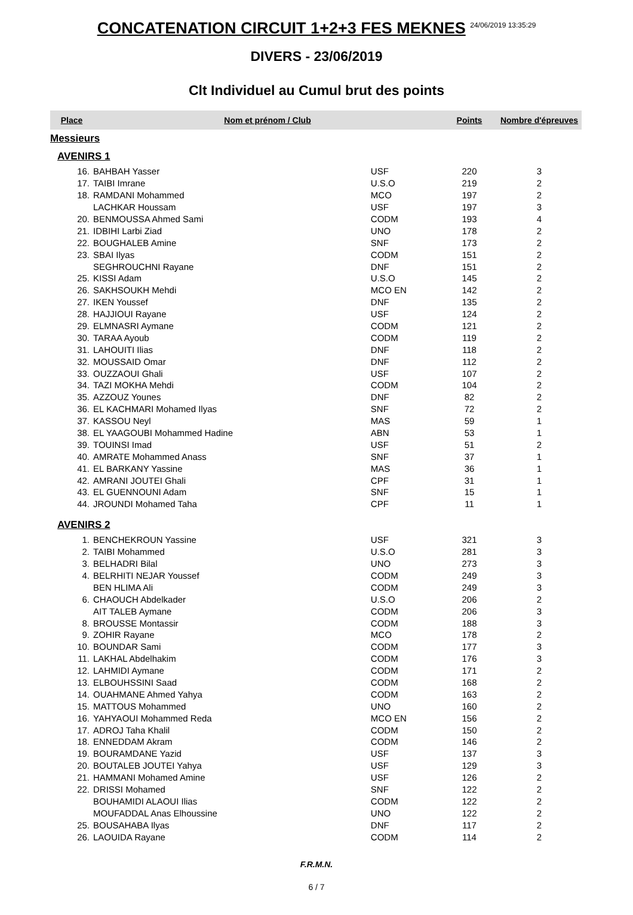CONCATENATION CIRCUIT 1+2+3 FES MEKNES <sup>24/06/2019 13:35:29</sup>
DIVERS - 23/06/2019
Clt Individuel au Cumul brut des points
| Place | Nom et prénom / Club | | | Points | Nombre d'épreuves |
| --- | --- | --- | --- | --- | --- |
| Messieurs | | | | | |
| AVENIRS 1 | | | | | |
| 16. | BAHBAH Yasser | USF | | 220 | 3 |
| 17. | TAIBI Imrane | U.S.O | | 219 | 2 |
| 18. | RAMDANI Mohammed | MCO | | 197 | 2 |
| | LACHKAR Houssam | USF | | 197 | 3 |
| 20. | BENMOUSSA Ahmed Sami | CODM | | 193 | 4 |
| 21. | IDBIHI Larbi Ziad | UNO | | 178 | 2 |
| 22. | BOUGHALEB Amine | SNF | | 173 | 2 |
| 23. | SBAI Ilyas | CODM | | 151 | 2 |
| | SEGHROUCHNI Rayane | DNF | | 151 | 2 |
| 25. | KISSI Adam | U.S.O | | 145 | 2 |
| 26. | SAKHSOUKH Mehdi | MCO EN | | 142 | 2 |
| 27. | IKEN Youssef | DNF | | 135 | 2 |
| 28. | HAJJIOUI Rayane | USF | | 124 | 2 |
| 29. | ELMNASRI Aymane | CODM | | 121 | 2 |
| 30. | TARAA Ayoub | CODM | | 119 | 2 |
| 31. | LAHOUITI Ilias | DNF | | 118 | 2 |
| 32. | MOUSSAID Omar | DNF | | 112 | 2 |
| 33. | OUZZAOUI Ghali | USF | | 107 | 2 |
| 34. | TAZI MOKHA Mehdi | CODM | | 104 | 2 |
| 35. | AZZOUZ Younes | DNF | | 82 | 2 |
| 36. | EL KACHMARI Mohamed Ilyas | SNF | | 72 | 2 |
| 37. | KASSOU Neyl | MAS | | 59 | 1 |
| 38. | EL YAAGOUBI Mohammed Hadine | ABN | | 53 | 1 |
| 39. | TOUINSI Imad | USF | | 51 | 2 |
| 40. | AMRATE Mohammed Anass | SNF | | 37 | 1 |
| 41. | EL BARKANY Yassine | MAS | | 36 | 1 |
| 42. | AMRANI JOUTEI Ghali | CPF | | 31 | 1 |
| 43. | EL GUENNOUNI Adam | SNF | | 15 | 1 |
| 44. | JROUNDI Mohamed Taha | CPF | | 11 | 1 |
| AVENIRS 2 | | | | | |
| 1. | BENCHEKROUN Yassine | USF | | 321 | 3 |
| 2. | TAIBI Mohammed | U.S.O | | 281 | 3 |
| 3. | BELHADRI Bilal | UNO | | 273 | 3 |
| 4. | BELRHITI NEJAR Youssef | CODM | | 249 | 3 |
| | BEN HLIMA Ali | CODM | | 249 | 3 |
| 6. | CHAOUCH Abdelkader | U.S.O | | 206 | 2 |
| | AIT TALEB Aymane | CODM | | 206 | 3 |
| 8. | BROUSSE Montassir | CODM | | 188 | 3 |
| 9. | ZOHIR Rayane | MCO | | 178 | 2 |
| 10. | BOUNDAR Sami | CODM | | 177 | 3 |
| 11. | LAKHAL Abdelhakim | CODM | | 176 | 3 |
| 12. | LAHMIDI Aymane | CODM | | 171 | 2 |
| 13. | ELBOUHSSINI Saad | CODM | | 168 | 2 |
| 14. | OUAHMANE Ahmed Yahya | CODM | | 163 | 2 |
| 15. | MATTOUS Mohammed | UNO | | 160 | 2 |
| 16. | YAHYAOUI Mohammed Reda | MCO EN | | 156 | 2 |
| 17. | ADROJ Taha Khalil | CODM | | 150 | 2 |
| 18. | ENNEDDAM Akram | CODM | | 146 | 2 |
| 19. | BOURAMDANE Yazid | USF | | 137 | 3 |
| 20. | BOUTALEB JOUTEI Yahya | USF | | 129 | 3 |
| 21. | HAMMANI Mohamed Amine | USF | | 126 | 2 |
| 22. | DRISSI Mohamed | SNF | | 122 | 2 |
| | BOUHAMIDI ALAOUI Ilias | CODM | | 122 | 2 |
| | MOUFADDAL Anas Elhoussine | UNO | | 122 | 2 |
| 25. | BOUSAHABA Ilyas | DNF | | 117 | 2 |
| 26. | LAOUIDA Rayane | CODM | | 114 | 2 |
F.R.M.N.
6 / 7